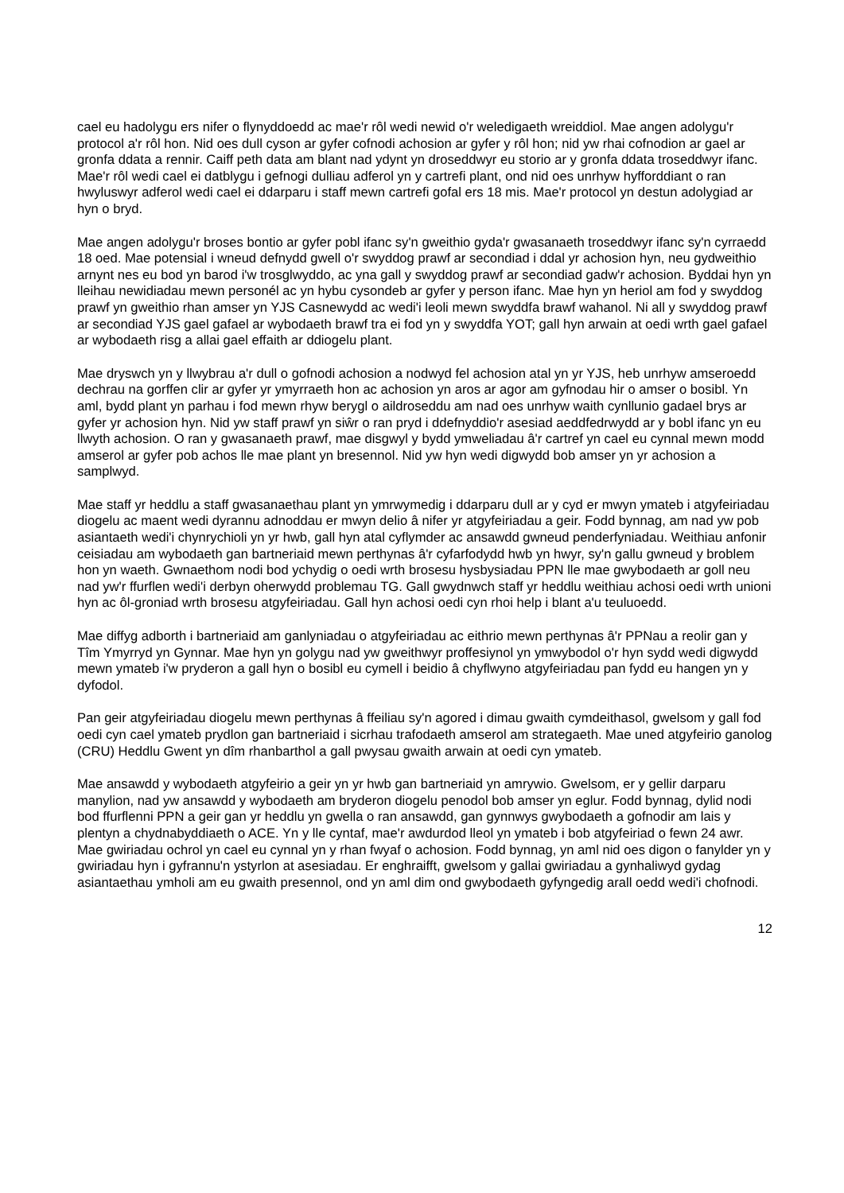cael eu hadolygu ers nifer o flynyddoedd ac mae'r rôl wedi newid o'r weledigaeth wreiddiol. Mae angen adolygu'r protocol a'r rôl hon. Nid oes dull cyson ar gyfer cofnodi achosion ar gyfer y rôl hon; nid yw rhai cofnodion ar gael ar gronfa ddata a rennir. Caiff peth data am blant nad ydynt yn droseddwyr eu storio ar y gronfa ddata troseddwyr ifanc. Mae'r rôl wedi cael ei datblygu i gefnogi dulliau adferol yn y cartrefi plant, ond nid oes unrhyw hyfforddiant o ran hwyluswyr adferol wedi cael ei ddarparu i staff mewn cartrefi gofal ers 18 mis. Mae'r protocol yn destun adolygiad ar hyn o bryd.
Mae angen adolygu'r broses bontio ar gyfer pobl ifanc sy'n gweithio gyda'r gwasanaeth troseddwyr ifanc sy'n cyrraedd 18 oed. Mae potensial i wneud defnydd gwell o'r swyddog prawf ar secondiad i ddal yr achosion hyn, neu gydweithio arnynt nes eu bod yn barod i'w trosglwyddo, ac yna gall y swyddog prawf ar secondiad gadw'r achosion. Byddai hyn yn lleihau newidiadau mewn personél ac yn hybu cysondeb ar gyfer y person ifanc. Mae hyn yn heriol am fod y swyddog prawf yn gweithio rhan amser yn YJS Casnewydd ac wedi'i leoli mewn swyddfa brawf wahanol. Ni all y swyddog prawf ar secondiad YJS gael gafael ar wybodaeth brawf tra ei fod yn y swyddfa YOT; gall hyn arwain at oedi wrth gael gafael ar wybodaeth risg a allai gael effaith ar ddiogelu plant.
Mae dryswch yn y llwybrau a'r dull o gofnodi achosion a nodwyd fel achosion atal yn yr YJS, heb unrhyw amseroedd dechrau na gorffen clir ar gyfer yr ymyrraeth hon ac achosion yn aros ar agor am gyfnodau hir o amser o bosibl. Yn aml, bydd plant yn parhau i fod mewn rhyw berygl o aildroseddu am nad oes unrhyw waith cynllunio gadael brys ar gyfer yr achosion hyn. Nid yw staff prawf yn siŵr o ran pryd i ddefnyddio'r asesiad aeddfedrwydd ar y bobl ifanc yn eu llwyth achosion. O ran y gwasanaeth prawf, mae disgwyl y bydd ymweliadau â'r cartref yn cael eu cynnal mewn modd amserol ar gyfer pob achos lle mae plant yn bresennol. Nid yw hyn wedi digwydd bob amser yn yr achosion a samplwyd.
Mae staff yr heddlu a staff gwasanaethau plant yn ymrwymedig i ddarparu dull ar y cyd er mwyn ymateb i atgyfeiriadau diogelu ac maent wedi dyrannu adnoddau er mwyn delio â nifer yr atgyfeiriadau a geir. Fodd bynnag, am nad yw pob asiantaeth wedi'i chynrychioli yn yr hwb, gall hyn atal cyflymder ac ansawdd gwneud penderfyniadau. Weithiau anfonir ceisiadau am wybodaeth gan bartneriaid mewn perthynas â'r cyfarfodydd hwb yn hwyr, sy'n gallu gwneud y broblem hon yn waeth. Gwnaethom nodi bod ychydig o oedi wrth brosesu hysbysiadau PPN lle mae gwybodaeth ar goll neu nad yw'r ffurflen wedi'i derbyn oherwydd problemau TG. Gall gwydnwch staff yr heddlu weithiau achosi oedi wrth unioni hyn ac ôl-groniad wrth brosesu atgyfeiriadau. Gall hyn achosi oedi cyn rhoi help i blant a'u teuluoedd.
Mae diffyg adborth i bartneriaid am ganlyniadau o atgyfeiriadau ac eithrio mewn perthynas â'r PPNau a reolir gan y Tîm Ymyrryd yn Gynnar. Mae hyn yn golygu nad yw gweithwyr proffesiynol yn ymwybodol o'r hyn sydd wedi digwydd mewn ymateb i'w pryderon a gall hyn o bosibl eu cymell i beidio â chyflwyno atgyfeiriadau pan fydd eu hangen yn y dyfodol.
Pan geir atgyfeiriadau diogelu mewn perthynas â ffeiliau sy'n agored i dimau gwaith cymdeithasol, gwelsom y gall fod oedi cyn cael ymateb prydlon gan bartneriaid i sicrhau trafodaeth amserol am strategaeth. Mae uned atgyfeirio ganolog (CRU) Heddlu Gwent yn dîm rhanbarthol a gall pwysau gwaith arwain at oedi cyn ymateb.
Mae ansawdd y wybodaeth atgyfeirio a geir yn yr hwb gan bartneriaid yn amrywio. Gwelsom, er y gellir darparu manylion, nad yw ansawdd y wybodaeth am bryderon diogelu penodol bob amser yn eglur. Fodd bynnag, dylid nodi bod ffurflenni PPN a geir gan yr heddlu yn gwella o ran ansawdd, gan gynnwys gwybodaeth a gofnodir am lais y plentyn a chydnabyddiaeth o ACE. Yn y lle cyntaf, mae'r awdurdod lleol yn ymateb i bob atgyfeiriad o fewn 24 awr. Mae gwiriadau ochrol yn cael eu cynnal yn y rhan fwyaf o achosion. Fodd bynnag, yn aml nid oes digon o fanylder yn y gwiriadau hyn i gyfrannu'n ystyrlon at asesiadau. Er enghraifft, gwelsom y gallai gwiriadau a gynhaliwyd gydag asiantaethau ymholi am eu gwaith presennol, ond yn aml dim ond gwybodaeth gyfyngedig arall oedd wedi'i chofnodi.
12